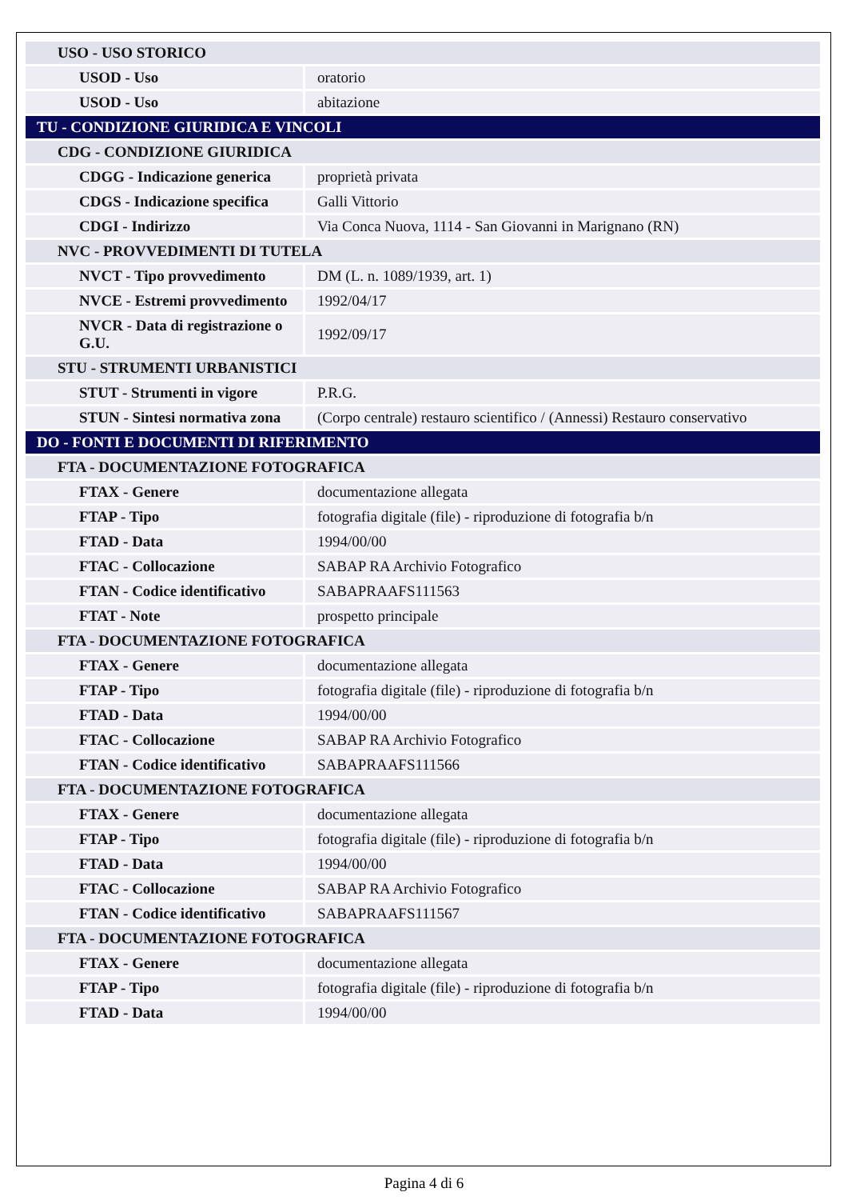| USO - USO STORICO | |
| USOD - Uso | oratorio |
| USOD - Uso | abitazione |
| TU - CONDIZIONE GIURIDICA E VINCOLI | |
| CDG - CONDIZIONE GIURIDICA | |
| CDGG - Indicazione generica | proprietà privata |
| CDGS - Indicazione specifica | Galli Vittorio |
| CDGI - Indirizzo | Via Conca Nuova, 1114 - San Giovanni in Marignano (RN) |
| NVC - PROVVEDIMENTI DI TUTELA | |
| NVCT - Tipo provvedimento | DM (L. n. 1089/1939, art. 1) |
| NVCE - Estremi provvedimento | 1992/04/17 |
| NVCR - Data di registrazione o G.U. | 1992/09/17 |
| STU - STRUMENTI URBANISTICI | |
| STUT - Strumenti in vigore | P.R.G. |
| STUN - Sintesi normativa zona | (Corpo centrale) restauro scientifico / (Annessi) Restauro conservativo |
| DO - FONTI E DOCUMENTI DI RIFERIMENTO | |
| FTA - DOCUMENTAZIONE FOTOGRAFICA | |
| FTAX - Genere | documentazione allegata |
| FTAP - Tipo | fotografia digitale (file) - riproduzione di fotografia b/n |
| FTAD - Data | 1994/00/00 |
| FTAC - Collocazione | SABAP RA Archivio Fotografico |
| FTAN - Codice identificativo | SABAPRAAFS111563 |
| FTAT - Note | prospetto principale |
| FTA - DOCUMENTAZIONE FOTOGRAFICA | |
| FTAX - Genere | documentazione allegata |
| FTAP - Tipo | fotografia digitale (file) - riproduzione di fotografia b/n |
| FTAD - Data | 1994/00/00 |
| FTAC - Collocazione | SABAP RA Archivio Fotografico |
| FTAN - Codice identificativo | SABAPRAAFS111566 |
| FTA - DOCUMENTAZIONE FOTOGRAFICA | |
| FTAX - Genere | documentazione allegata |
| FTAP - Tipo | fotografia digitale (file) - riproduzione di fotografia b/n |
| FTAD - Data | 1994/00/00 |
| FTAC - Collocazione | SABAP RA Archivio Fotografico |
| FTAN - Codice identificativo | SABAPRAAFS111567 |
| FTA - DOCUMENTAZIONE FOTOGRAFICA | |
| FTAX - Genere | documentazione allegata |
| FTAP - Tipo | fotografia digitale (file) - riproduzione di fotografia b/n |
| FTAD - Data | 1994/00/00 |
Pagina 4 di 6